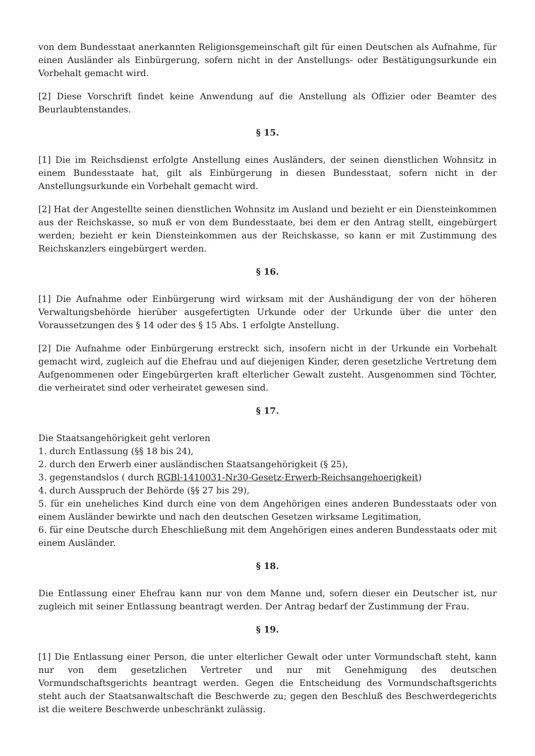von dem Bundesstaat anerkannten Religionsgemeinschaft gilt für einen Deutschen als Aufnahme, für einen Ausländer als Einbürgerung, sofern nicht in der Anstellungs- oder Bestätigungsurkunde ein Vorbehalt gemacht wird.
[2] Diese Vorschrift findet keine Anwendung auf die Anstellung als Offizier oder Beamter des Beurlaubtenstandes.
§ 15.
[1] Die im Reichsdienst erfolgte Anstellung eines Ausländers, der seinen dienstlichen Wohnsitz in einem Bundesstaate hat, gilt als Einbürgerung in diesen Bundesstaat, sofern nicht in der Anstellungsurkunde ein Vorbehalt gemacht wird.
[2] Hat der Angestellte seinen dienstlichen Wohnsitz im Ausland und bezieht er ein Diensteinkommen aus der Reichskasse, so muß er von dem Bundesstaate, bei dem er den Antrag stellt, eingebürgert werden; bezieht er kein Diensteinkommen aus der Reichskasse, so kann er mit Zustimmung des Reichskanzlers eingebürgert werden.
§ 16.
[1] Die Aufnahme oder Einbürgerung wird wirksam mit der Aushändigung der von der höheren Verwaltungsbehörde hierüber ausgefertigten Urkunde oder der Urkunde über die unter den Voraussetzungen des § 14 oder des § 15 Abs. 1 erfolgte Anstellung.
[2] Die Aufnahme oder Einbürgerung erstreckt sich, insofern nicht in der Urkunde ein Vorbehalt gemacht wird, zugleich auf die Ehefrau und auf diejenigen Kinder, deren gesetzliche Vertretung dem Aufgenommenen oder Eingebürgerten kraft elterlicher Gewalt zusteht. Ausgenommen sind Töchter, die verheiratet sind oder verheiratet gewesen sind.
§ 17.
Die Staatsangehörigkeit geht verloren
1. durch Entlassung (§§ 18 bis 24),
2. durch den Erwerb einer ausländischen Staatsangehörigkeit (§ 25),
3. gegenstandslos ( durch RGBl-1410031-Nr30-Gesetz-Erwerb-Reichsangehoerigkeit)
4. durch Ausspruch der Behörde (§§ 27 bis 29),
5. für ein uneheliches Kind durch eine von dem Angehörigen eines anderen Bundesstaats oder von einem Ausländer bewirkte und nach den deutschen Gesetzen wirksame Legitimation,
6. für eine Deutsche durch Eheschließung mit dem Angehörigen eines anderen Bundesstaats oder mit einem Ausländer.
§ 18.
Die Entlassung einer Ehefrau kann nur von dem Manne und, sofern dieser ein Deutscher ist, nur zugleich mit seiner Entlassung beantragt werden. Der Antrag bedarf der Zustimmung der Frau.
§ 19.
[1] Die Entlassung einer Person, die unter elterlicher Gewalt oder unter Vormundschaft steht, kann nur von dem gesetzlichen Vertreter und nur mit Genehmigung des deutschen Vormundschaftsgerichts beantragt werden. Gegen die Entscheidung des Vormundschaftsgerichts steht auch der Staatsanwaltschaft die Beschwerde zu; gegen den Beschluß des Beschwerdegerichts ist die weitere Beschwerde unbeschränkt zulässig.